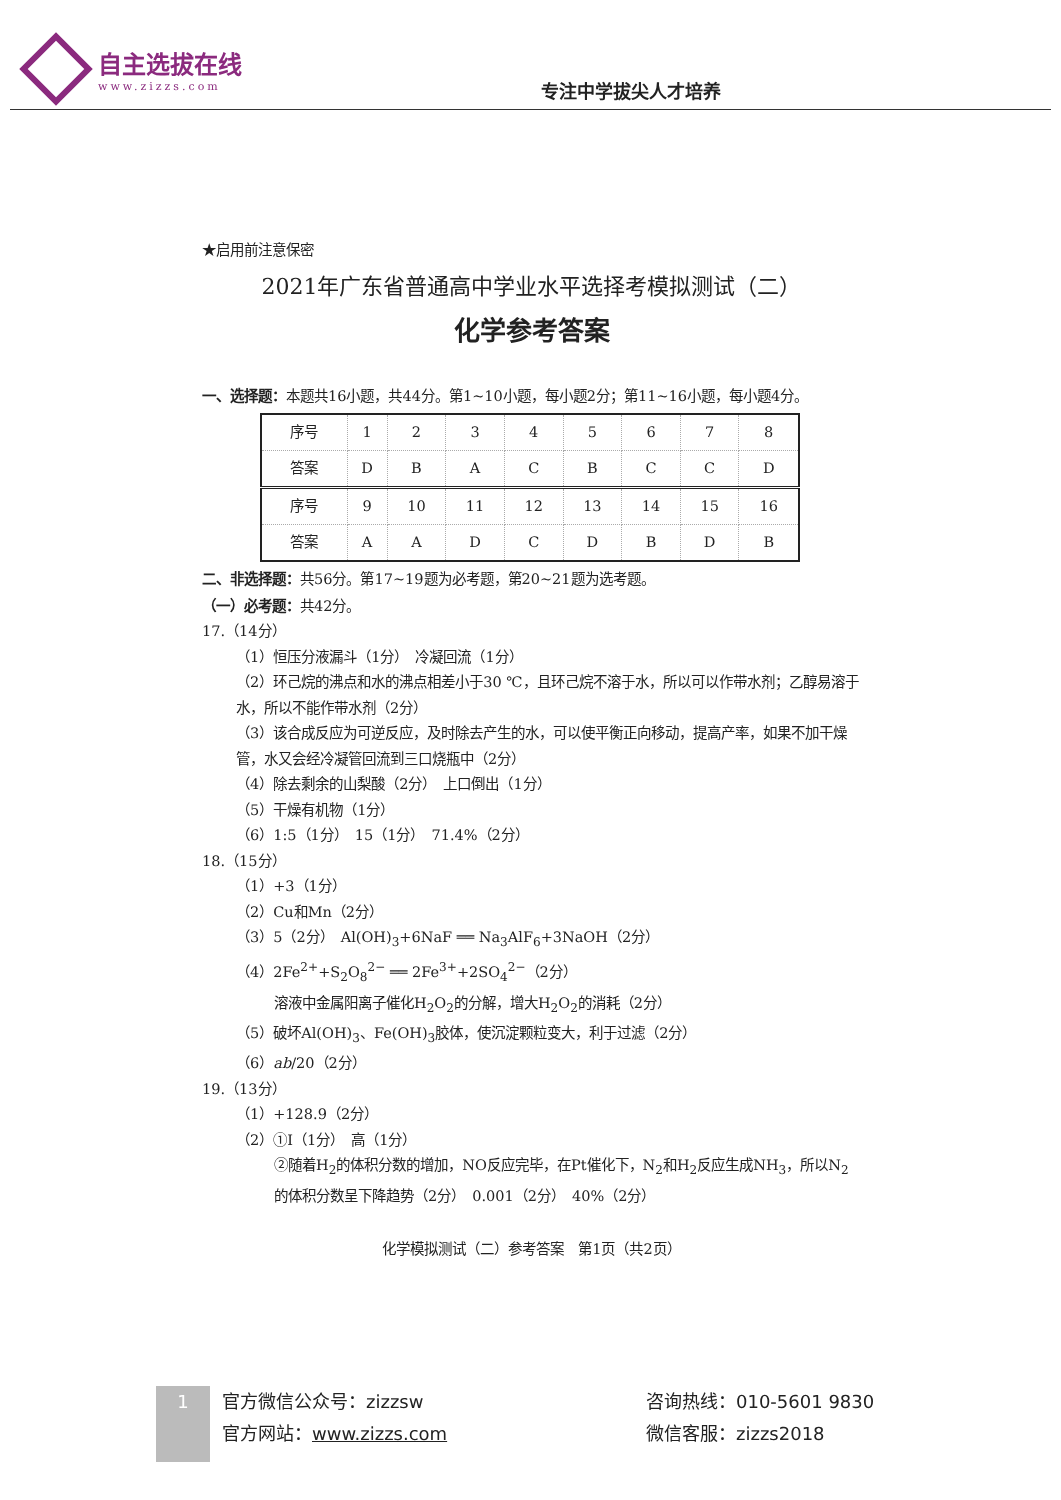自主选拔在线
www.zizzs.com
专注中学拔尖人才培养
★启用前注意保密
2021年广东省普通高中学业水平选择考模拟测试（二）
化学参考答案
一、选择题：本题共16小题，共44分。第1~10小题，每小题2分；第11~16小题，每小题4分。
| 序号 | 1 | 2 | 3 | 4 | 5 | 6 | 7 | 8 |
| 答案 | D | B | A | C | B | C | C | D |
| 序号 | 9 | 10 | 11 | 12 | 13 | 14 | 15 | 16 |
| 答案 | A | A | D | C | D | B | D | B |
二、非选择题：共56分。第17~19题为必考题，第20~21题为选考题。
（一）必考题：共42分。
17.（14分）
（1）恒压分液漏斗（1分）　冷凝回流（1分）
（2）环己烷的沸点和水的沸点相差小于30 ℃，且环己烷不溶于水，所以可以作带水剂；乙醇易溶于水，所以不能作带水剂（2分）
（3）该合成反应为可逆反应，及时除去产生的水，可以使平衡正向移动，提高产率，如果不加干燥管，水又会经冷凝管回流到三口烧瓶中（2分）
（4）除去剩余的山梨酸（2分）　上口倒出（1分）
（5）干燥有机物（1分）
（6）1:5（1分）　15（1分）　71.4%（2分）
18.（15分）
（1）+3（1分）
（2）Cu和Mn（2分）
（3）5（2分）　Al(OH)<sub>3</sub>+6NaF ══ Na<sub>3</sub>AlF<sub>6</sub>+3NaOH（2分）
（4）2Fe<sup>2+</sup>+S<sub>2</sub>O<sub>8</sub><sup>2−</sup> ══ 2Fe<sup>3+</sup>+2SO<sub>4</sub><sup>2−</sup>（2分）
溶液中金属阳离子催化H<sub>2</sub>O<sub>2</sub>的分解，增大H<sub>2</sub>O<sub>2</sub>的消耗（2分）
（5）破坏Al(OH)<sub>3</sub>、Fe(OH)<sub>3</sub>胶体，使沉淀颗粒变大，利于过滤（2分）
（6）ab/20（2分）
19.（13分）
（1）+128.9（2分）
（2）①Ⅰ（1分）　高（1分）
②随着H<sub>2</sub>的体积分数的增加，NO反应完毕，在Pt催化下，N<sub>2</sub>和H<sub>2</sub>反应生成NH<sub>3</sub>，所以N<sub>2</sub>的体积分数呈下降趋势（2分）　0.001（2分）　40%（2分）
化学模拟测试（二）参考答案　第1页（共2页）
1
官方微信公众号：zizzsw
官方网站：www.zizzs.com
咨询热线：010-5601 9830
微信客服：zizzs2018